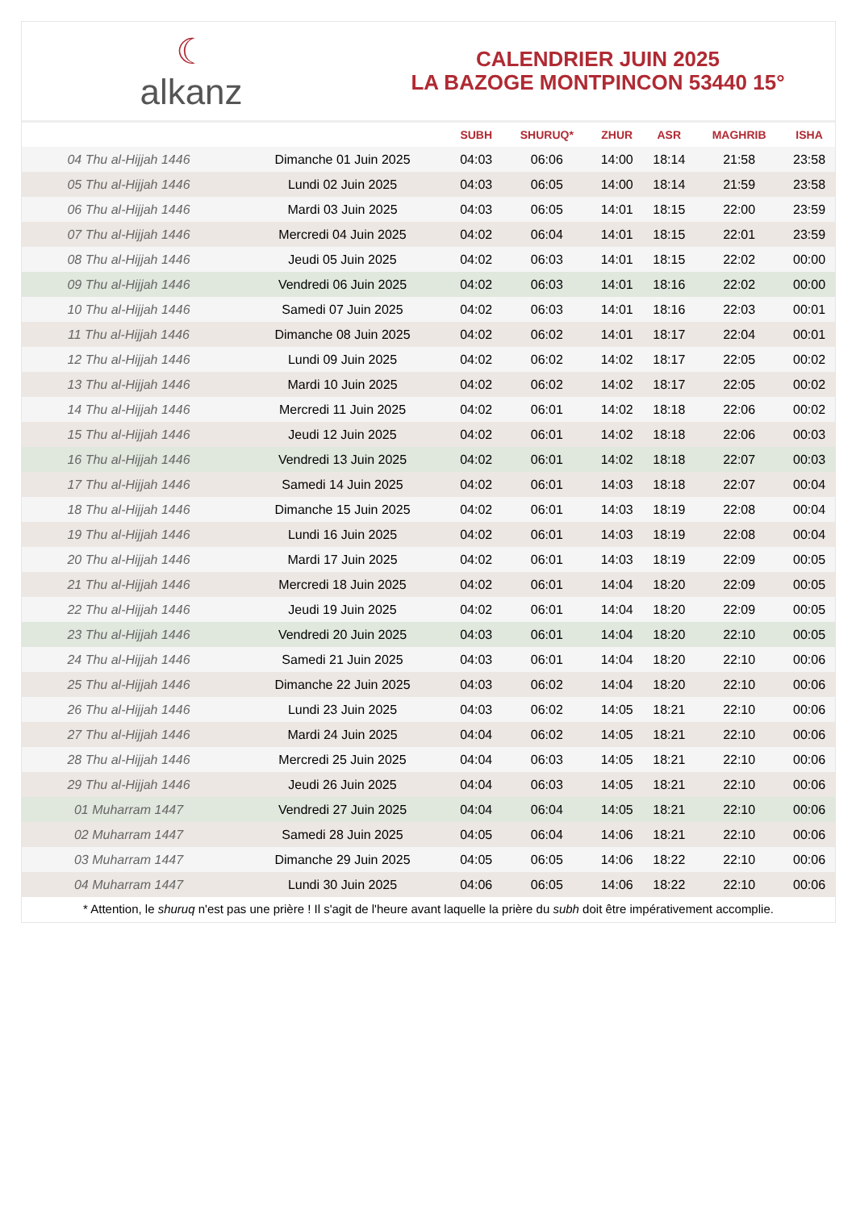☾
alkanz
CALENDRIER JUIN 2025
LA BAZOGE MONTPINCON 53440 15°
| | | SUBH | SHURUQ* | ZHUR | ASR | MAGHRIB | ISHA |
| --- | --- | --- | --- | --- | --- | --- | --- |
| 04 Thu al-Hijjah 1446 | Dimanche 01 Juin 2025 | 04:03 | 06:06 | 14:00 | 18:14 | 21:58 | 23:58 |
| 05 Thu al-Hijjah 1446 | Lundi 02 Juin 2025 | 04:03 | 06:05 | 14:00 | 18:14 | 21:59 | 23:58 |
| 06 Thu al-Hijjah 1446 | Mardi 03 Juin 2025 | 04:03 | 06:05 | 14:01 | 18:15 | 22:00 | 23:59 |
| 07 Thu al-Hijjah 1446 | Mercredi 04 Juin 2025 | 04:02 | 06:04 | 14:01 | 18:15 | 22:01 | 23:59 |
| 08 Thu al-Hijjah 1446 | Jeudi 05 Juin 2025 | 04:02 | 06:03 | 14:01 | 18:15 | 22:02 | 00:00 |
| 09 Thu al-Hijjah 1446 | Vendredi 06 Juin 2025 | 04:02 | 06:03 | 14:01 | 18:16 | 22:02 | 00:00 |
| 10 Thu al-Hijjah 1446 | Samedi 07 Juin 2025 | 04:02 | 06:03 | 14:01 | 18:16 | 22:03 | 00:01 |
| 11 Thu al-Hijjah 1446 | Dimanche 08 Juin 2025 | 04:02 | 06:02 | 14:01 | 18:17 | 22:04 | 00:01 |
| 12 Thu al-Hijjah 1446 | Lundi 09 Juin 2025 | 04:02 | 06:02 | 14:02 | 18:17 | 22:05 | 00:02 |
| 13 Thu al-Hijjah 1446 | Mardi 10 Juin 2025 | 04:02 | 06:02 | 14:02 | 18:17 | 22:05 | 00:02 |
| 14 Thu al-Hijjah 1446 | Mercredi 11 Juin 2025 | 04:02 | 06:01 | 14:02 | 18:18 | 22:06 | 00:02 |
| 15 Thu al-Hijjah 1446 | Jeudi 12 Juin 2025 | 04:02 | 06:01 | 14:02 | 18:18 | 22:06 | 00:03 |
| 16 Thu al-Hijjah 1446 | Vendredi 13 Juin 2025 | 04:02 | 06:01 | 14:02 | 18:18 | 22:07 | 00:03 |
| 17 Thu al-Hijjah 1446 | Samedi 14 Juin 2025 | 04:02 | 06:01 | 14:03 | 18:18 | 22:07 | 00:04 |
| 18 Thu al-Hijjah 1446 | Dimanche 15 Juin 2025 | 04:02 | 06:01 | 14:03 | 18:19 | 22:08 | 00:04 |
| 19 Thu al-Hijjah 1446 | Lundi 16 Juin 2025 | 04:02 | 06:01 | 14:03 | 18:19 | 22:08 | 00:04 |
| 20 Thu al-Hijjah 1446 | Mardi 17 Juin 2025 | 04:02 | 06:01 | 14:03 | 18:19 | 22:09 | 00:05 |
| 21 Thu al-Hijjah 1446 | Mercredi 18 Juin 2025 | 04:02 | 06:01 | 14:04 | 18:20 | 22:09 | 00:05 |
| 22 Thu al-Hijjah 1446 | Jeudi 19 Juin 2025 | 04:02 | 06:01 | 14:04 | 18:20 | 22:09 | 00:05 |
| 23 Thu al-Hijjah 1446 | Vendredi 20 Juin 2025 | 04:03 | 06:01 | 14:04 | 18:20 | 22:10 | 00:05 |
| 24 Thu al-Hijjah 1446 | Samedi 21 Juin 2025 | 04:03 | 06:01 | 14:04 | 18:20 | 22:10 | 00:06 |
| 25 Thu al-Hijjah 1446 | Dimanche 22 Juin 2025 | 04:03 | 06:02 | 14:04 | 18:20 | 22:10 | 00:06 |
| 26 Thu al-Hijjah 1446 | Lundi 23 Juin 2025 | 04:03 | 06:02 | 14:05 | 18:21 | 22:10 | 00:06 |
| 27 Thu al-Hijjah 1446 | Mardi 24 Juin 2025 | 04:04 | 06:02 | 14:05 | 18:21 | 22:10 | 00:06 |
| 28 Thu al-Hijjah 1446 | Mercredi 25 Juin 2025 | 04:04 | 06:03 | 14:05 | 18:21 | 22:10 | 00:06 |
| 29 Thu al-Hijjah 1446 | Jeudi 26 Juin 2025 | 04:04 | 06:03 | 14:05 | 18:21 | 22:10 | 00:06 |
| 01 Muharram 1447 | Vendredi 27 Juin 2025 | 04:04 | 06:04 | 14:05 | 18:21 | 22:10 | 00:06 |
| 02 Muharram 1447 | Samedi 28 Juin 2025 | 04:05 | 06:04 | 14:06 | 18:21 | 22:10 | 00:06 |
| 03 Muharram 1447 | Dimanche 29 Juin 2025 | 04:05 | 06:05 | 14:06 | 18:22 | 22:10 | 00:06 |
| 04 Muharram 1447 | Lundi 30 Juin 2025 | 04:06 | 06:05 | 14:06 | 18:22 | 22:10 | 00:06 |
* Attention, le shuruq n'est pas une prière ! Il s'agit de l'heure avant laquelle la prière du subh doit être impérativement accomplie.